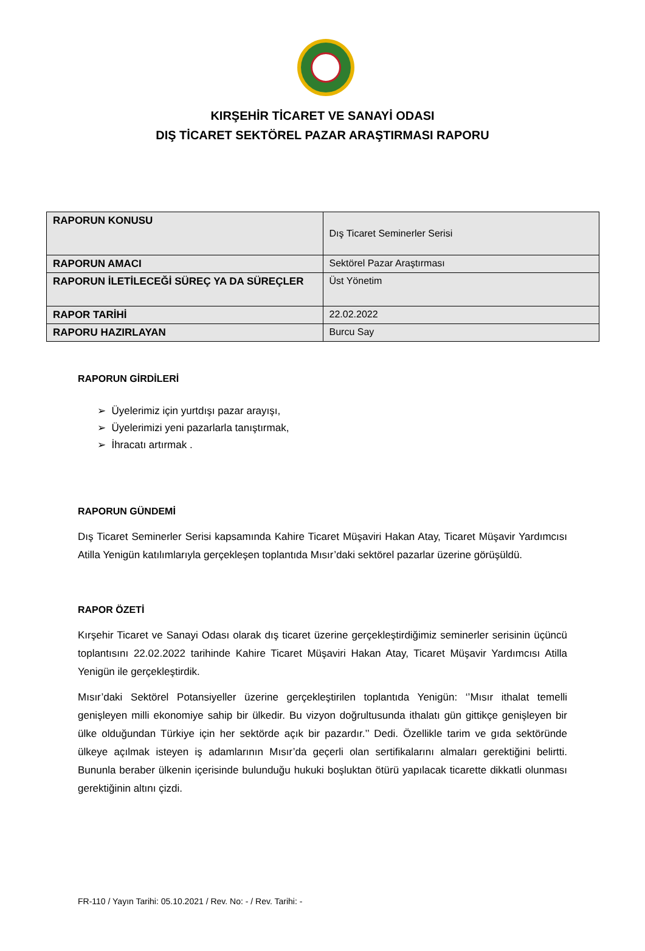KIRŞEHİR TİCARET VE SANAYİ ODASI
DIŞ TİCARET SEKTÖREL PAZAR ARAŞTIRMASI RAPORU
| RAPORUN KONUSU | Dış Ticaret Seminerler Serisi |
| RAPORUN AMACI | Sektörel Pazar Araştırması |
| RAPORUN İLETİLECEĞİ SÜREÇ YA DA SÜREÇLER | Üst Yönetim |
| RAPOR TARİHİ | 22.02.2022 |
| RAPORU HAZIRLAYAN | Burcu Say |
RAPORUN GİRDİLERİ
➢ Üyelerimiz için yurtdışı pazar arayışı,
➢ Üyelerimizi yeni pazarlarla tanıştırmak,
➢ İhracatı artırmak .
RAPORUN GÜNDEMİ
Dış Ticaret Seminerler Serisi kapsamında Kahire Ticaret Müşaviri Hakan Atay, Ticaret Müşavir Yardımcısı Atilla Yenigün katılımlarıyla gerçekleşen toplantıda Mısır’daki sektörel pazarlar üzerine görüşüldü.
RAPOR ÖZETİ
Kırşehir Ticaret ve Sanayi Odası olarak dış ticaret üzerine gerçekleştirdiğimiz seminerler serisinin üçüncü toplantısını 22.02.2022 tarihinde Kahire Ticaret Müşaviri Hakan Atay, Ticaret Müşavir Yardımcısı Atilla Yenigün ile gerçekleştirdik.
Mısır’daki Sektörel Potansiyeller üzerine gerçekleştirilen toplantıda Yenigün: ‘’Mısır ithalat temelli genişleyen milli ekonomiye sahip bir ülkedir. Bu vizyon doğrultusunda ithalatı gün gittikçe genişleyen bir ülke olduğundan Türkiye için her sektörde açık bir pazardır.’’ Dedi. Özellikle tarim ve gıda sektöründe ülkeye açılmak isteyen iş adamlarının Mısır’da geçerli olan sertifikalarını almaları gerektiğini belirtti. Bununla beraber ülkenin içerisinde bulunduğu hukuki boşluktan ötürü yapılacak ticarette dikkatli olunması gerektiğinin altını çizdi.
FR-110 / Yayın Tarihi: 05.10.2021 / Rev. No: - / Rev. Tarihi: -